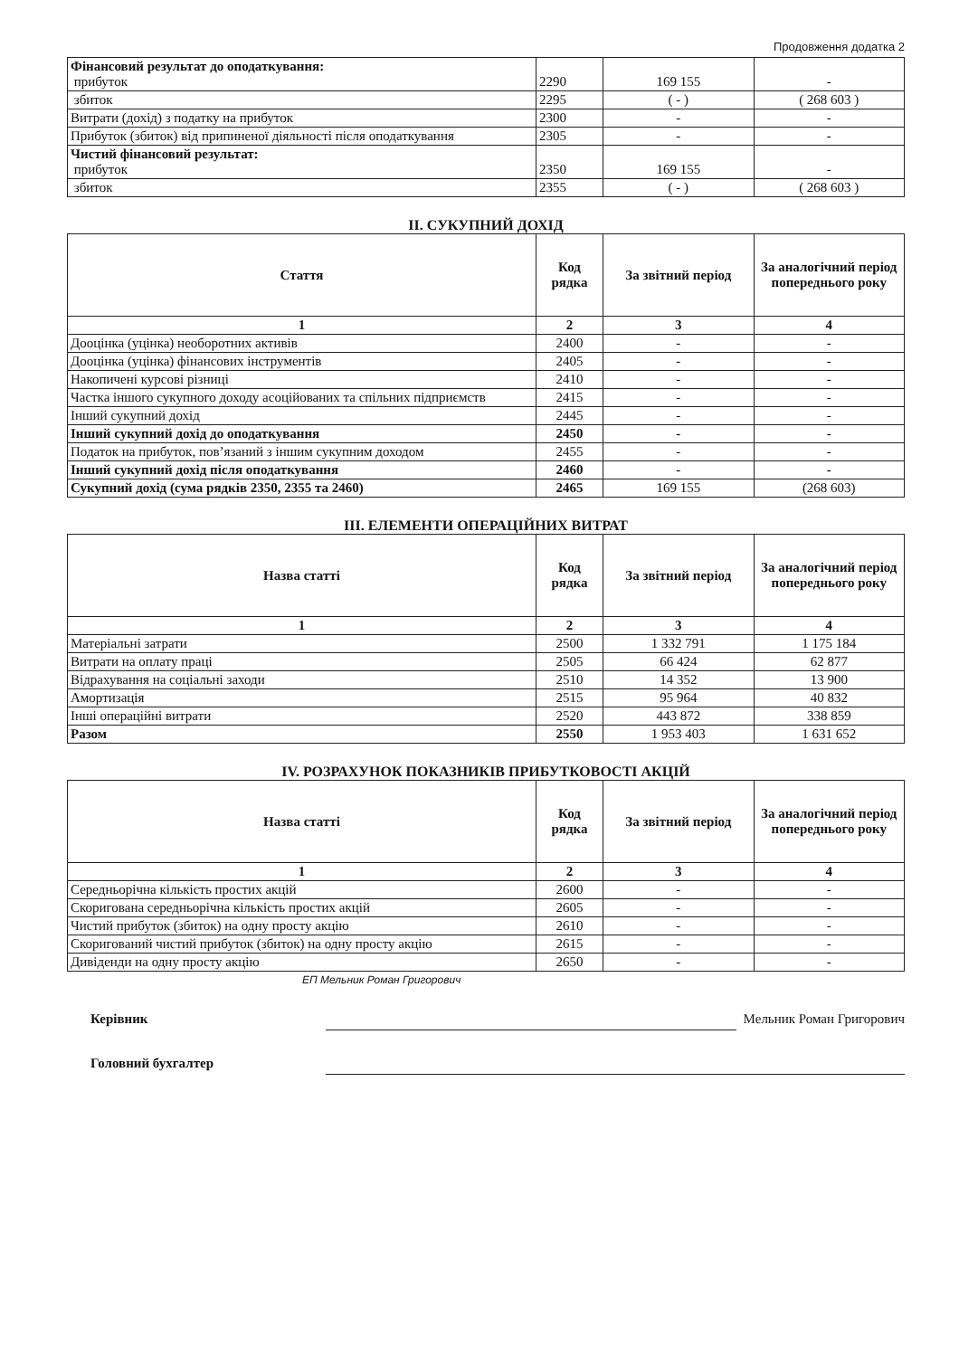Продовження додатка 2
| Фінансовий результат до оподаткування: прибуток | 2290 | 169 155 | - |
| збиток | 2295 | ( - ) | ( 268 603 ) |
| Витрати (дохід) з податку на прибуток | 2300 | - | - |
| Прибуток (збиток) від припиненої діяльності після оподаткування | 2305 | - | - |
| Чистий фінансовий результат: прибуток | 2350 | 169 155 | - |
| збиток | 2355 | ( - ) | ( 268 603 ) |
II. СУКУПНИЙ ДОХІД
| Стаття | Код рядка | За звітний період | За аналогічний період попереднього року |
| --- | --- | --- | --- |
| 1 | 2 | 3 | 4 |
| Дооцінка (уцінка) необоротних активів | 2400 | - | - |
| Дооцінка (уцінка) фінансових інструментів | 2405 | - | - |
| Накопичені курсові різниці | 2410 | - | - |
| Частка іншого сукупного доходу асоційованих та спільних підприємств | 2415 | - | - |
| Інший сукупний дохід | 2445 | - | - |
| Інший сукупний дохід до оподаткування | 2450 | - | - |
| Податок на прибуток, пов’язаний з іншим сукупним доходом | 2455 | - | - |
| Інший сукупний дохід після оподаткування | 2460 | - | - |
| Сукупний дохід (сума рядків 2350, 2355 та 2460) | 2465 | 169 155 | (268 603) |
III. ЕЛЕМЕНТИ ОПЕРАЦІЙНИХ ВИТРАТ
| Назва статті | Код рядка | За звітний період | За аналогічний період попереднього року |
| --- | --- | --- | --- |
| 1 | 2 | 3 | 4 |
| Матеріальні затрати | 2500 | 1 332 791 | 1 175 184 |
| Витрати на оплату праці | 2505 | 66 424 | 62 877 |
| Відрахування на соціальні заходи | 2510 | 14 352 | 13 900 |
| Амортизація | 2515 | 95 964 | 40 832 |
| Інші операційні витрати | 2520 | 443 872 | 338 859 |
| Разом | 2550 | 1 953 403 | 1 631 652 |
IV. РОЗРАХУНОК ПОКАЗНИКІВ ПРИБУТКОВОСТІ АКЦІЙ
| Назва статті | Код рядка | За звітний період | За аналогічний період попереднього року |
| --- | --- | --- | --- |
| 1 | 2 | 3 | 4 |
| Середньорічна кількість простих акцій | 2600 | - | - |
| Скоригована середньорічна кількість простих акцій | 2605 | - | - |
| Чистий прибуток (збиток) на одну просту акцію | 2610 | - | - |
| Скоригований чистий прибуток (збиток) на одну просту акцію | 2615 | - | - |
| Дивіденди на одну просту акцію | 2650 | - | - |
ЕП Мельник Роман Григорович
Керівник
Мельник Роман Григорович
Головний бухгалтер